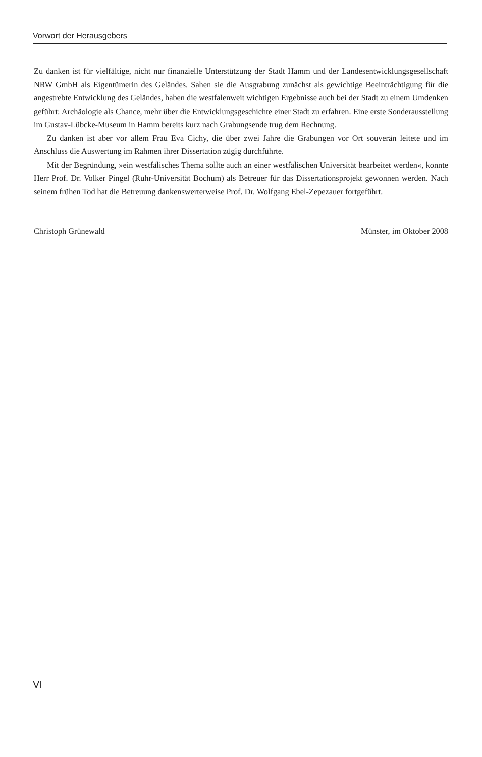Vorwort der Herausgebers
Zu danken ist für vielfältige, nicht nur finanzielle Unterstützung der Stadt Hamm und der Landesentwicklungsgesellschaft NRW GmbH als Eigentümerin des Geländes. Sahen sie die Ausgrabung zunächst als gewichtige Beeinträchtigung für die angestrebte Entwicklung des Geländes, haben die westfalenweit wichtigen Ergebnisse auch bei der Stadt zu einem Umdenken geführt: Archäologie als Chance, mehr über die Entwicklungsgeschichte einer Stadt zu erfahren. Eine erste Sonderausstellung im Gustav-Lübcke-Museum in Hamm bereits kurz nach Grabungsende trug dem Rechnung.
Zu danken ist aber vor allem Frau Eva Cichy, die über zwei Jahre die Grabungen vor Ort souverän leitete und im Anschluss die Auswertung im Rahmen ihrer Dissertation zügig durchführte.
Mit der Begründung, »ein westfälisches Thema sollte auch an einer westfälischen Universität bearbeitet werden«, konnte Herr Prof. Dr. Volker Pingel (Ruhr-Universität Bochum) als Betreuer für das Dissertationsprojekt gewonnen werden. Nach seinem frühen Tod hat die Betreuung dankenswerterweise Prof. Dr. Wolfgang Ebel-Zepezauer fortgeführt.
Christoph Grünewald Münster, im Oktober 2008
VI